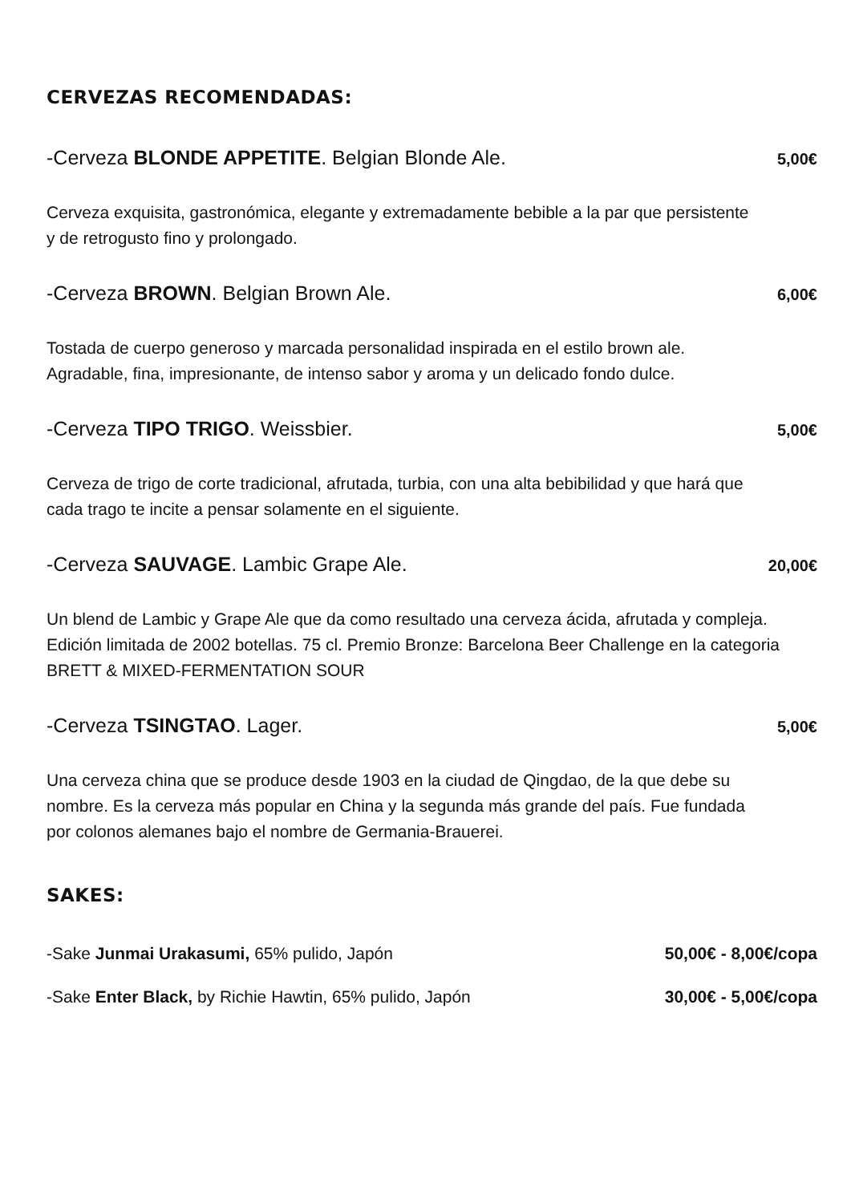CERVEZAS RECOMENDADAS:
-Cerveza BLONDE APPETITE. Belgian Blonde Ale. 5,00€
Cerveza exquisita, gastronómica, elegante y extremadamente bebible a la par que persistente y de retrogusto fino y prolongado.
-Cerveza BROWN. Belgian Brown Ale. 6,00€
Tostada de cuerpo generoso y marcada personalidad inspirada en el estilo brown ale. Agradable, fina, impresionante, de intenso sabor y aroma y un delicado fondo dulce.
-Cerveza TIPO TRIGO. Weissbier. 5,00€
Cerveza de trigo de corte tradicional, afrutada, turbia, con una alta bebibilidad y que hará que cada trago te incite a pensar solamente en el siguiente.
-Cerveza SAUVAGE. Lambic Grape Ale. 20,00€
Un blend de Lambic y Grape Ale que da como resultado una cerveza ácida, afrutada y compleja. Edición limitada de 2002 botellas. 75 cl. Premio Bronze: Barcelona Beer Challenge en la categoria BRETT & MIXED-FERMENTATION SOUR
-Cerveza TSINGTAO. Lager. 5,00€
Una cerveza china que se produce desde 1903 en la ciudad de Qingdao, de la que debe su nombre. Es la cerveza más popular en China y la segunda más grande del país. Fue fundada por colonos alemanes bajo el nombre de Germania-Brauerei.
SAKES:
-Sake Junmai Urakasumi, 65% pulido, Japón 50,00€ - 8,00€/copa
-Sake Enter Black, by Richie Hawtin, 65% pulido, Japón 30,00€ - 5,00€/copa